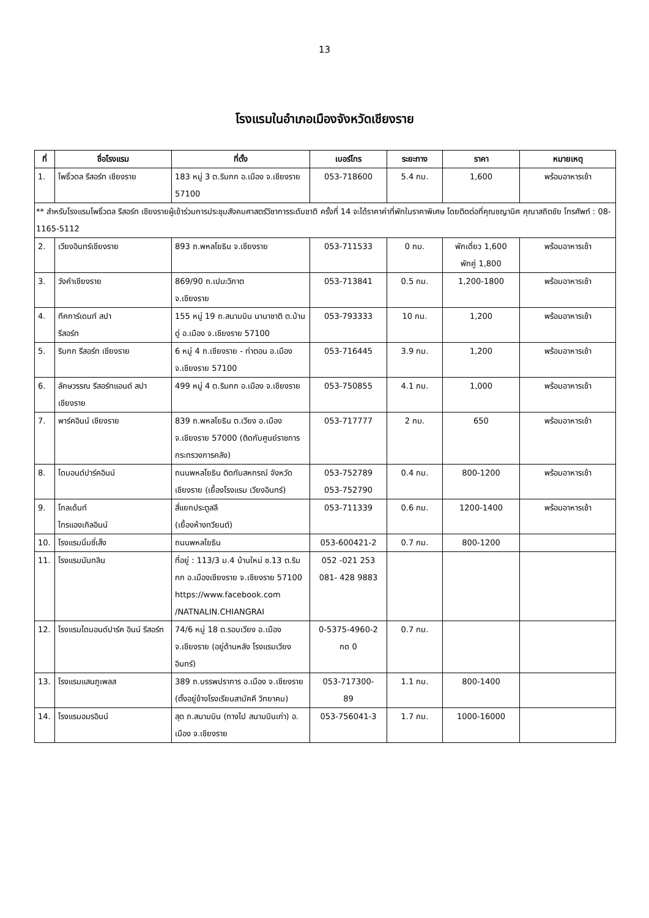13
โรงแรมในอำเภอเมืองจังหวัดเชียงราย
| ที่ | ชื่อโรงแรม | ที่ตั้ง | เบอร์โทร | ระยะทาง | ราคา | หมายเหตุ |
| --- | --- | --- | --- | --- | --- | --- |
| 1. | โพธิ์วดล รีสอร์ท เชียงราย | 183 หมู่ 3 ต.ริมกก อ.เมือง จ.เชียงราย 57100 | 053-718600 | 5.4 กม. | 1,600 | พร้อมอาหารเช้า |
| ** สำหรับโรงแรมโพธิ์วดล รีสอร์ท เชียงรายผู้เข้าร่วมการประชุมสังคมศาสตร์วิชาการระดับชาติ ครั้งที่ 14 จะได้ราคาค่าที่พักในราคาพิเศษ โดยติดต่อที่คุณชญานิศ คุณาสถิตชัย โทรศัพท์ : 08-1165-5112 | | | | | | |
| 2. | เวียงอินทร์เชียงราย | 893 ถ.พหลโยธิน จ.เชียงราย | 053-711533 | 0 กม. | พักเดี่ยว 1,600 พักคู่ 1,800 | พร้อมอาหารเช้า |
| 3. | วังคำเชียงราย | 869/90 ถ.เปมะวิภาต จ.เชียงราย | 053-713841 | 0.5 กม. | 1,200-1800 | พร้อมอาหารเช้า |
| 4. | ทีคการ์เดนท์ สปา รีสอร์ท | 155 หมู่ 19 ถ.สนามบิน นานาชาติ ต.บ้านดู่ อ.เมือง จ.เชียงราย 57100 | 053-793333 | 10 กม. | 1,200 | พร้อมอาหารเช้า |
| 5. | ริมกก รีสอร์ท เชียงราย | 6 หมู่ 4 ถ.เชียงราย - ท่าตอน อ.เมือง จ.เชียงราย 57100 | 053-716445 | 3.9 กม. | 1,200 | พร้อมอาหารเช้า |
| 6. | ลักษวรรณ รีสอร์ทแอนด์ สปาเชียงราย | 499 หมู่ 4 ต.ริมกก อ.เมือง จ.เชียงราย | 053-750855 | 4.1 กม. | 1,000 | พร้อมอาหารเช้า |
| 7. | พาร์คอินน์ เชียงราย | 839 ถ.พหลโยธิน ต.เวียง อ.เมือง จ.เชียงราย 57000 (ติดกับศูนย์ราชการ กระทรวงการคลัง) | 053-717777 | 2 กม. | 650 | พร้อมอาหารเช้า |
| 8. | ไดมอนด์ปาร์คอินน์ | ถนนพหลโยธิน ติดกับสหกรณ์ จังหวัดเชียงราย (เยื้องโรงแรม เวียงอินทร์) | 053-752789 053-752790 | 0.4 กม. | 800-1200 | พร้อมอาหารเช้า |
| 9. | โกลเด้นท์ ไทรแองเกิลอินน์ | สี่แยกประตูสลี (เยื้องห้างทวียนต์) | 053-711339 | 0.6 กม. | 1200-1400 | พร้อมอาหารเช้า |
| 10. | โรงแรมนิ่มซี่เส็ง | ถนนพหลโยธิน | 053-600421-2 | 0.7 กม. | 800-1200 | |
| 11. | โรงแรมนันทลิน | ที่อยู่ : 113/3 ม.4 บ้านใหม่ ซ.13 ต.ริมกก อ.เมืองเชียงราย จ.เชียงราย 57100 https://www.facebook.com /NATNALIN.CHIANGRAI | 052 -021 253 081- 428 9883 | | | |
| 12. | โรงแรมไดมอนด์ปาร์ค อินน์ รีสอร์ท | 74/6 หมู่ 18 ต.รอบเวียง อ.เมือง จ.เชียงราย (อยู่ด้านหลัง โรงแรมเวียงอินทร์) | 0-5375-4960-2 กด 0 | 0.7 กม. | | |
| 13. | โรงแรมแสนภูเพลส | 389 ถ.บรรพปราการ อ.เมือง จ.เชียงราย (ตั้งอยู่ข้างโรงเรียนสามัคคี วิทยาคม) | 053-717300- 89 | 1.1 กม. | 800-1400 | |
| 14. | โรงแรมอมรอินน์ | สุด ถ.สนามบิน (ทางไป สนามบินเก่า) อ. เมือง จ.เชียงราย | 053-756041-3 | 1.7 กม. | 1000-16000 | |